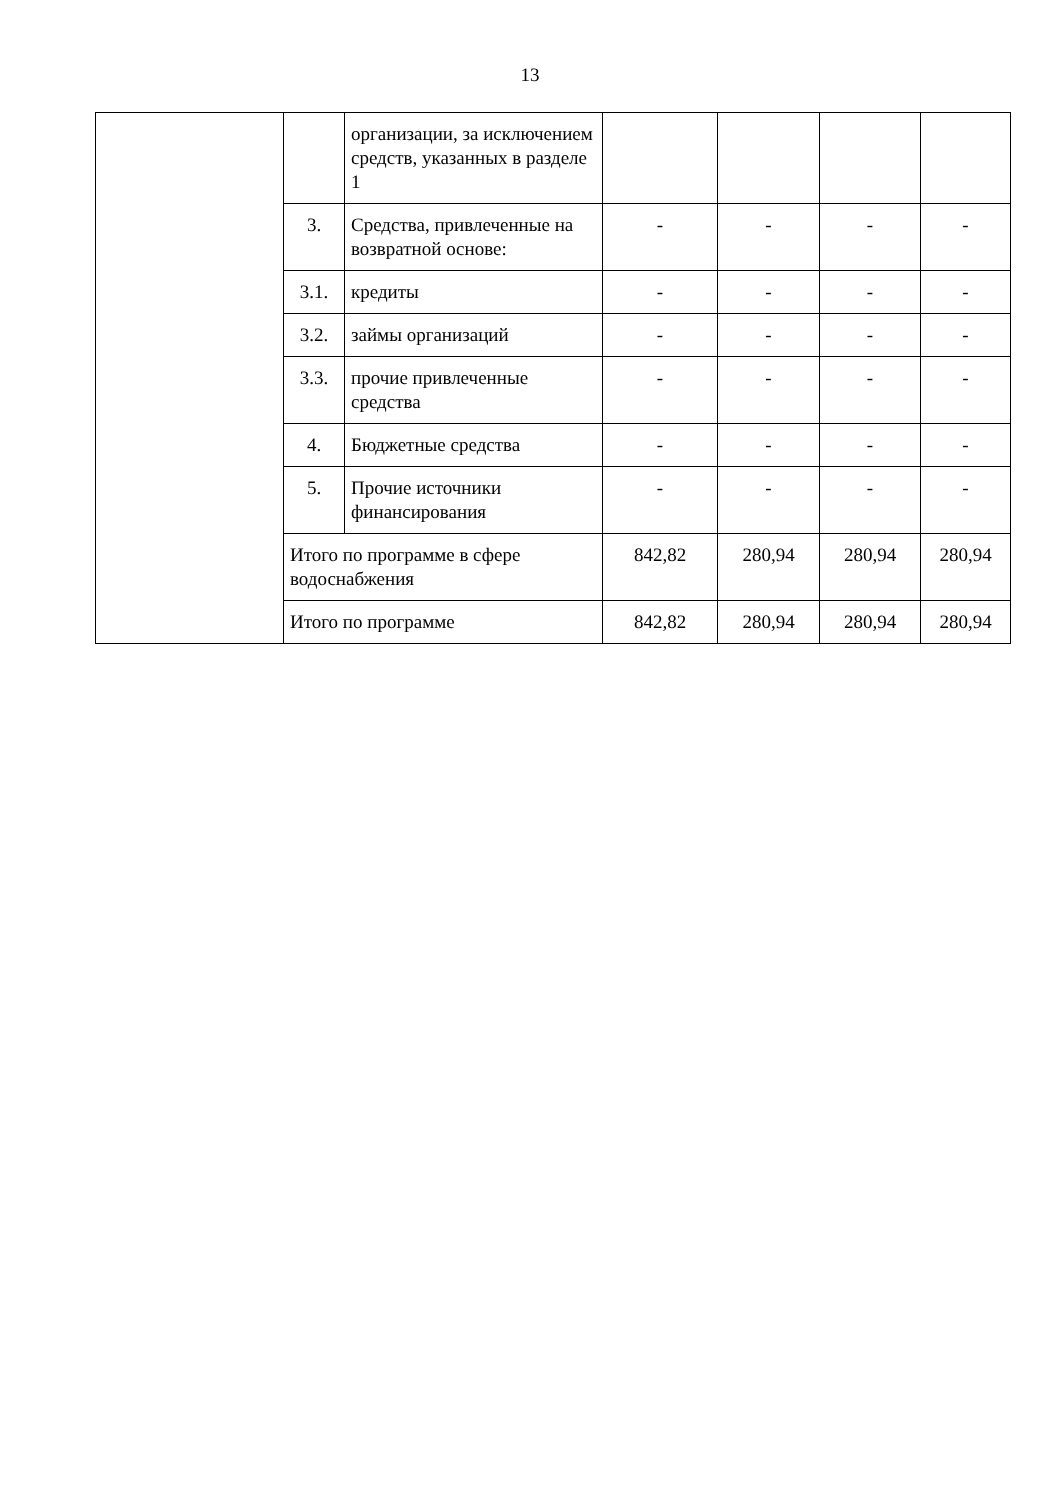13
| | | организации, за исключением средств, указанных в разделе 1 | | | | |
| | 3. | Средства, привлеченные на возвратной основе: | - | - | - | - |
| | 3.1. | кредиты | - | - | - | - |
| | 3.2. | займы организаций | - | - | - | - |
| | 3.3. | прочие привлеченные средства | - | - | - | - |
| | 4. | Бюджетные средства | - | - | - | - |
| | 5. | Прочие источники финансирования | - | - | - | - |
| | Итого по программе в сфере водоснабжения | | 842,82 | 280,94 | 280,94 | 280,94 |
| | Итого по программе | | 842,82 | 280,94 | 280,94 | 280,94 |